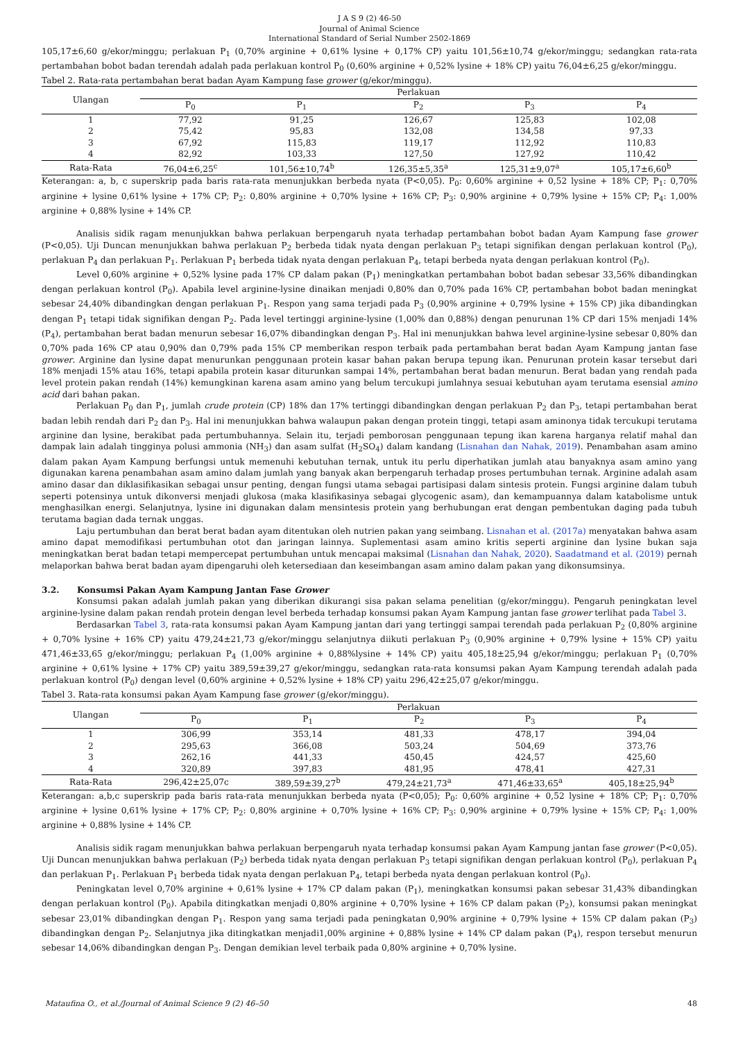J A S 9 (2) 46-50
Journal of Animal Science
International Standard of Serial Number 2502-1869
105,17±6,60 g/ekor/minggu; perlakuan P<sub>1</sub> (0,70% arginine + 0,61% lysine + 0,17% CP) yaitu 101,56±10,74 g/ekor/minggu; sedangkan rata-rata pertambahan bobot badan terendah adalah pada perlakuan kontrol P<sub>0</sub> (0,60% arginine + 0,52% lysine + 18% CP) yaitu 76,04±6,25 g/ekor/minggu.
Tabel 2. Rata-rata pertambahan berat badan Ayam Kampung fase grower (g/ekor/minggu).
| Ulangan | Perlakuan | | | | |
| --- | --- | --- | --- | --- | --- |
| | P<sub>0</sub> | P<sub>1</sub> | P<sub>2</sub> | P<sub>3</sub> | P<sub>4</sub> |
| 1 | 77,92 | 91,25 | 126,67 | 125,83 | 102,08 |
| 2 | 75,42 | 95,83 | 132,08 | 134,58 | 97,33 |
| 3 | 67,92 | 115,83 | 119,17 | 112,92 | 110,83 |
| 4 | 82,92 | 103,33 | 127,50 | 127,92 | 110,42 |
| Rata-Rata | 76,04±6,25<sup>c</sup> | 101,56±10,74<sup>b</sup> | 126,35±5,35<sup>a</sup> | 125,31±9,07<sup>a</sup> | 105,17±6,60<sup>b</sup> |
Keterangan: a, b, c superskrip pada baris rata-rata menunjukkan berbeda nyata (P<0,05). P<sub>0</sub>: 0,60% arginine + 0,52 lysine + 18% CP; P<sub>1</sub>: 0,70% arginine + lysine 0,61% lysine + 17% CP; P<sub>2</sub>: 0,80% arginine + 0,70% lysine + 16% CP; P<sub>3</sub>: 0,90% arginine + 0,79% lysine + 15% CP; P<sub>4</sub>: 1,00% arginine + 0,88% lysine + 14% CP.
Analisis sidik ragam menunjukkan bahwa perlakuan berpengaruh nyata terhadap pertambahan bobot badan Ayam Kampung fase grower (P<0,05). Uji Duncan menunjukkan bahwa perlakuan P<sub>2</sub> berbeda tidak nyata dengan perlakuan P<sub>3</sub> tetapi signifikan dengan perlakuan kontrol (P<sub>0</sub>), perlakuan P<sub>4</sub> dan perlakuan P<sub>1</sub>. Perlakuan P<sub>1</sub> berbeda tidak nyata dengan perlakuan P<sub>4</sub>, tetapi berbeda nyata dengan perlakuan kontrol (P<sub>0</sub>).
Level 0,60% arginine + 0,52% lysine pada 17% CP dalam pakan (P<sub>1</sub>) meningkatkan pertambahan bobot badan sebesar 33,56% dibandingkan dengan perlakuan kontrol (P<sub>0</sub>). Apabila level arginine-lysine dinaikan menjadi 0,80% dan 0,70% pada 16% CP, pertambahan bobot badan meningkat sebesar 24,40% dibandingkan dengan perlakuan P<sub>1</sub>. Respon yang sama terjadi pada P<sub>3</sub> (0,90% arginine + 0,79% lysine + 15% CP) jika dibandingkan dengan P<sub>1</sub> tetapi tidak signifikan dengan P<sub>2</sub>. Pada level tertinggi arginine-lysine (1,00% dan 0,88%) dengan penurunan 1% CP dari 15% menjadi 14% (P<sub>4</sub>), pertambahan berat badan menurun sebesar 16,07% dibandingkan dengan P<sub>3</sub>. Hal ini menunjukkan bahwa level arginine-lysine sebesar 0,80% dan 0,70% pada 16% CP atau 0,90% dan 0,79% pada 15% CP memberikan respon terbaik pada pertambahan berat badan Ayam Kampung jantan fase grower. Arginine dan lysine dapat menurunkan penggunaan protein kasar bahan pakan berupa tepung ikan. Penurunan protein kasar tersebut dari 18% menjadi 15% atau 16%, tetapi apabila protein kasar diturunkan sampai 14%, pertambahan berat badan menurun. Berat badan yang rendah pada level protein pakan rendah (14%) kemungkinan karena asam amino yang belum tercukupi jumlahnya sesuai kebutuhan ayam terutama esensial amino acid dari bahan pakan.
Perlakuan P<sub>0</sub> dan P<sub>1</sub>, jumlah crude protein (CP) 18% dan 17% tertinggi dibandingkan dengan perlakuan P<sub>2</sub> dan P<sub>3</sub>, tetapi pertambahan berat badan lebih rendah dari P<sub>2</sub> dan P<sub>3</sub>. Hal ini menunjukkan bahwa walaupun pakan dengan protein tinggi, tetapi asam aminonya tidak tercukupi terutama arginine dan lysine, berakibat pada pertumbuhannya. Selain itu, terjadi pemborosan penggunaan tepung ikan karena harganya relatif mahal dan dampak lain adalah tingginya polusi ammonia (NH<sub>3</sub>) dan asam sulfat (H<sub>2</sub>SO<sub>4</sub>) dalam kandang (Lisnahan dan Nahak, 2019). Penambahan asam amino dalam pakan Ayam Kampung berfungsi untuk memenuhi kebutuhan ternak, untuk itu perlu diperhatikan jumlah atau banyaknya asam amino yang digunakan karena penambahan asam amino dalam jumlah yang banyak akan berpengaruh terhadap proses pertumbuhan ternak. Arginine adalah asam amino dasar dan diklasifikasikan sebagai unsur penting, dengan fungsi utama sebagai partisipasi dalam sintesis protein. Fungsi arginine dalam tubuh seperti potensinya untuk dikonversi menjadi glukosa (maka klasifikasinya sebagai glycogenic asam), dan kemampuannya dalam katabolisme untuk menghasilkan energi. Selanjutnya, lysine ini digunakan dalam mensintesis protein yang berhubungan erat dengan pembentukan daging pada tubuh terutama bagian dada ternak unggas.
Laju pertumbuhan dan berat berat badan ayam ditentukan oleh nutrien pakan yang seimbang. Lisnahan et al. (2017a) menyatakan bahwa asam amino dapat memodifikasi pertumbuhan otot dan jaringan lainnya. Suplementasi asam amino kritis seperti arginine dan lysine bukan saja meningkatkan berat badan tetapi mempercepat pertumbuhan untuk mencapai maksimal (Lisnahan dan Nahak, 2020). Saadatmand et al. (2019) pernah melaporkan bahwa berat badan ayam dipengaruhi oleh ketersediaan dan keseimbangan asam amino dalam pakan yang dikonsumsinya.
3.2. Konsumsi Pakan Ayam Kampung Jantan Fase Grower
Konsumsi pakan adalah jumlah pakan yang diberikan dikurangi sisa pakan selama penelitian (g/ekor/minggu). Pengaruh peningkatan level arginine-lysine dalam pakan rendah protein dengan level berbeda terhadap konsumsi pakan Ayam Kampung jantan fase grower terlihat pada Tabel 3.
Berdasarkan Tabel 3, rata-rata konsumsi pakan Ayam Kampung jantan dari yang tertinggi sampai terendah pada perlakuan P<sub>2</sub> (0,80% arginine + 0,70% lysine + 16% CP) yaitu 479,24±21,73 g/ekor/minggu selanjutnya diikuti perlakuan P<sub>3</sub> (0,90% arginine + 0,79% lysine + 15% CP) yaitu 471,46±33,65 g/ekor/minggu; perlakuan P<sub>4</sub> (1,00% arginine + 0,88%lysine + 14% CP) yaitu 405,18±25,94 g/ekor/minggu; perlakuan P<sub>1</sub> (0,70% arginine + 0,61% lysine + 17% CP) yaitu 389,59±39,27 g/ekor/minggu, sedangkan rata-rata konsumsi pakan Ayam Kampung terendah adalah pada perlakuan kontrol (P<sub>0</sub>) dengan level (0,60% arginine + 0,52% lysine + 18% CP) yaitu 296,42±25,07 g/ekor/minggu.
Tabel 3. Rata-rata konsumsi pakan Ayam Kampung fase grower (g/ekor/minggu).
| Ulangan | Perlakuan | | | | |
| --- | --- | --- | --- | --- | --- |
| | P<sub>0</sub> | P<sub>1</sub> | P<sub>2</sub> | P<sub>3</sub> | P<sub>4</sub> |
| 1 | 306,99 | 353,14 | 481,33 | 478,17 | 394,04 |
| 2 | 295,63 | 366,08 | 503,24 | 504,69 | 373,76 |
| 3 | 262,16 | 441,33 | 450,45 | 424,57 | 425,60 |
| 4 | 320,89 | 397,83 | 481,95 | 478,41 | 427,31 |
| Rata-Rata | 296,42±25,07c | 389,59±39,27<sup>b</sup> | 479,24±21,73<sup>a</sup> | 471,46±33,65<sup>a</sup> | 405,18±25,94<sup>b</sup> |
Keterangan: a,b,c superskrip pada baris rata-rata menunjukkan berbeda nyata (P<0,05); P<sub>0</sub>: 0,60% arginine + 0,52 lysine + 18% CP; P<sub>1</sub>: 0,70% arginine + lysine 0,61% lysine + 17% CP; P<sub>2</sub>: 0,80% arginine + 0,70% lysine + 16% CP; P<sub>3</sub>: 0,90% arginine + 0,79% lysine + 15% CP; P<sub>4</sub>: 1,00% arginine + 0,88% lysine + 14% CP.
Analisis sidik ragam menunjukkan bahwa perlakuan berpengaruh nyata terhadap konsumsi pakan Ayam Kampung jantan fase grower (P<0,05). Uji Duncan menunjukkan bahwa perlakuan (P<sub>2</sub>) berbeda tidak nyata dengan perlakuan P<sub>3</sub> tetapi signifikan dengan perlakuan kontrol (P<sub>0</sub>), perlakuan P<sub>4</sub> dan perlakuan P<sub>1</sub>. Perlakuan P<sub>1</sub> berbeda tidak nyata dengan perlakuan P<sub>4</sub>, tetapi berbeda nyata dengan perlakuan kontrol (P<sub>0</sub>).
Peningkatan level 0,70% arginine + 0,61% lysine + 17% CP dalam pakan (P<sub>1</sub>), meningkatkan konsumsi pakan sebesar 31,43% dibandingkan dengan perlakuan kontrol (P<sub>0</sub>). Apabila ditingkatkan menjadi 0,80% arginine + 0,70% lysine + 16% CP dalam pakan (P<sub>2</sub>), konsumsi pakan meningkat sebesar 23,01% dibandingkan dengan P<sub>1</sub>. Respon yang sama terjadi pada peningkatan 0,90% arginine + 0,79% lysine + 15% CP dalam pakan (P<sub>3</sub>) dibandingkan dengan P<sub>2</sub>. Selanjutnya jika ditingkatkan menjadi1,00% arginine + 0,88% lysine + 14% CP dalam pakan (P<sub>4</sub>), respon tersebut menurun sebesar 14,06% dibandingkan dengan P<sub>3</sub>. Dengan demikian level terbaik pada 0,80% arginine + 0,70% lysine.
Mataufina O., et al./Journal of Animal Science 9 (2) 46–50 48